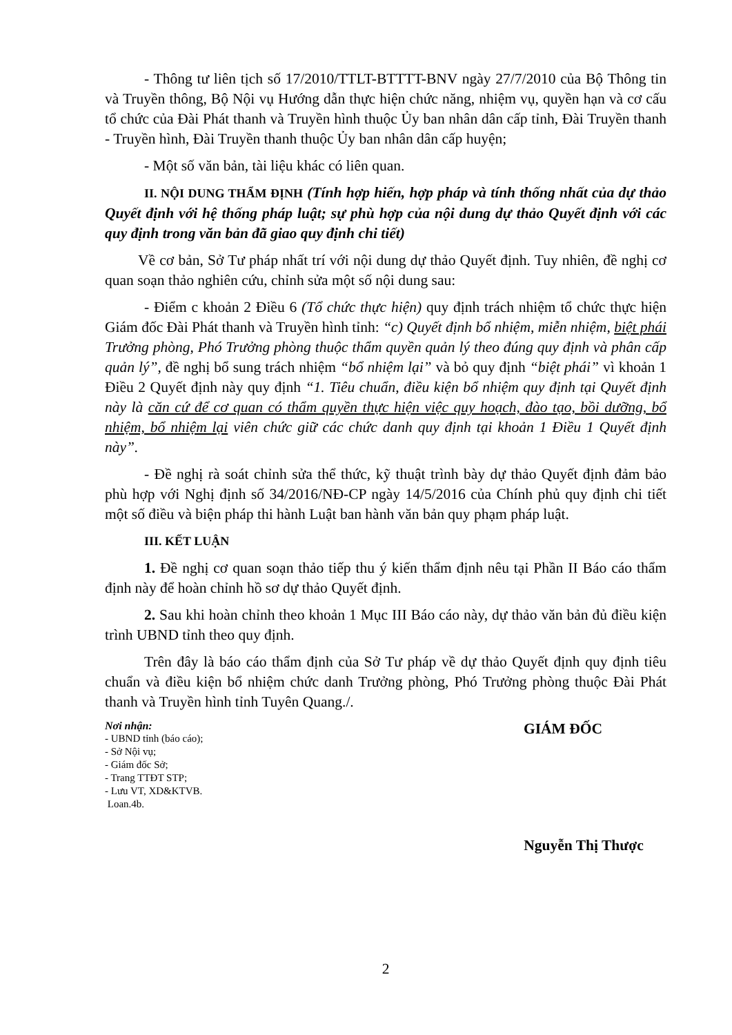- Thông tư liên tịch số 17/2010/TTLT-BTTTT-BNV ngày 27/7/2010 của Bộ Thông tin và Truyền thông, Bộ Nội vụ Hướng dẫn thực hiện chức năng, nhiệm vụ, quyền hạn và cơ cấu tổ chức của Đài Phát thanh và Truyền hình thuộc Ủy ban nhân dân cấp tỉnh, Đài Truyền thanh - Truyền hình, Đài Truyền thanh thuộc Ủy ban nhân dân cấp huyện;
- Một số văn bản, tài liệu khác có liên quan.
II. NỘI DUNG THẨM ĐỊNH (Tính hợp hiến, hợp pháp và tính thống nhất của dự thảo Quyết định với hệ thống pháp luật; sự phù hợp của nội dung dự thảo Quyết định với các quy định trong văn bản đã giao quy định chi tiết)
Về cơ bản, Sở Tư pháp nhất trí với nội dung dự thảo Quyết định. Tuy nhiên, đề nghị cơ quan soạn thảo nghiên cứu, chỉnh sửa một số nội dung sau:
- Điểm c khoản 2 Điều 6 (Tổ chức thực hiện) quy định trách nhiệm tổ chức thực hiện Giám đốc Đài Phát thanh và Truyền hình tỉnh: “c) Quyết định bổ nhiệm, miễn nhiệm, biệt phái Trưởng phòng, Phó Trưởng phòng thuộc thẩm quyền quản lý theo đúng quy định và phân cấp quản lý”, đề nghị bổ sung trách nhiệm “bổ nhiệm lại” và bỏ quy định “biệt phái” vì khoản 1 Điều 2 Quyết định này quy định “1. Tiêu chuẩn, điều kiện bổ nhiệm quy định tại Quyết định này là căn cứ để cơ quan có thẩm quyền thực hiện việc quy hoạch, đào tạo, bồi dưỡng, bổ nhiệm, bổ nhiệm lại viên chức giữ các chức danh quy định tại khoản 1 Điều 1 Quyết định này”.
- Đề nghị rà soát chỉnh sửa thể thức, kỹ thuật trình bày dự thảo Quyết định đảm bảo phù hợp với Nghị định số 34/2016/NĐ-CP ngày 14/5/2016 của Chính phủ quy định chi tiết một số điều và biện pháp thi hành Luật ban hành văn bản quy phạm pháp luật.
III. KẾT LUẬN
1. Đề nghị cơ quan soạn thảo tiếp thu ý kiến thẩm định nêu tại Phần II Báo cáo thẩm định này để hoàn chỉnh hồ sơ dự thảo Quyết định.
2. Sau khi hoàn chỉnh theo khoản 1 Mục III Báo cáo này, dự thảo văn bản đủ điều kiện trình UBND tỉnh theo quy định.
Trên đây là báo cáo thẩm định của Sở Tư pháp về dự thảo Quyết định quy định tiêu chuẩn và điều kiện bổ nhiệm chức danh Trưởng phòng, Phó Trưởng phòng thuộc Đài Phát thanh và Truyền hình tỉnh Tuyên Quang./.
Nơi nhận:
- UBND tỉnh (báo cáo);
- Sở Nội vụ;
- Giám đốc Sở;
- Trang TTĐT STP;
- Lưu VT, XD&KTVB.
Loan.4b.
GIÁM ĐỐC
Nguyễn Thị Thược
2